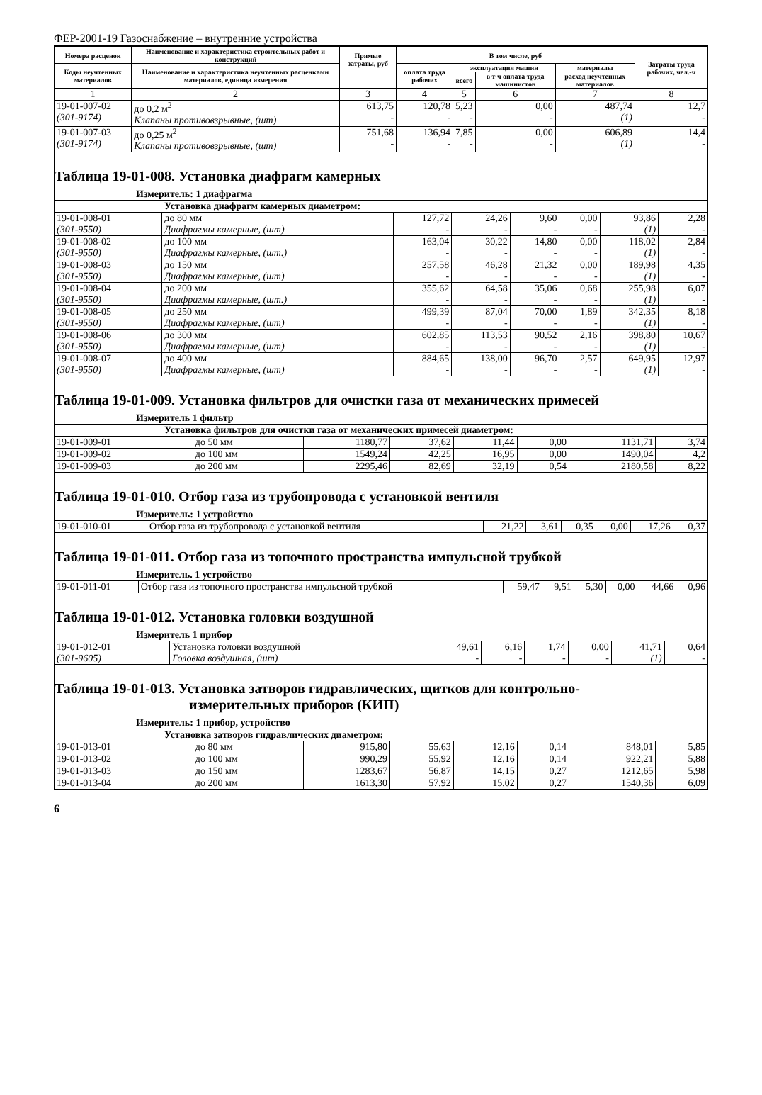ФЕР-2001-19 Газоснабжение – внутренние устройства
| Номера расценок | Наименование и характеристика строительных работ и конструкций | Прямые затраты, руб | В том числе, руб | | | | Затраты труда рабочих, чел.-ч |
| --- | --- | --- | --- | --- | --- | --- | --- |
| Коды неучтенных материалов | Наименование и характеристика неучтенных расценками материалов, единица измерения | | оплата труда рабочих | эксплуатация машин | | материалы | |
| | | | | всего | в т ч оплата труда машинистов | расход неучтенных материалов | |
| 1 | 2 | 3 | 4 | 5 | 6 | 7 | 8 |
| 19-01-007-02 (301-9174) | до 0,2 м<sup>2</sup> Клапаны противовзрывные, (шт) | 613,75 - | 120,78 - | 5,23 - | 0,00 - | 487,74 (1) | 12,7 - |
| 19-01-007-03 (301-9174) | до 0,25 м<sup>2</sup> Клапаны противовзрывные, (шт) | 751,68 - | 136,94 - | 7,85 - | 0,00 - | 606,89 (1) | 14,4 - |
Таблица 19-01-008. Установка диафрагм камерных
Измеритель: 1 диафрагма
| Установка диафрагм камерных диаметром: | | | | | | | |
| 19-01-008-01 (301-9550) | до 80 мм Диафрагмы камерные, (шт) | 127,72 - | 24,26 - | 9,60 - | 0,00 - | 93,86 (1) | 2,28 - |
| 19-01-008-02 (301-9550) | до 100 мм Диафрагмы камерные, (шт.) | 163,04 - | 30,22 - | 14,80 - | 0,00 - | 118,02 (1) | 2,84 - |
| 19-01-008-03 (301-9550) | до 150 мм Диафрагмы камерные, (шт) | 257,58 - | 46,28 - | 21,32 - | 0,00 - | 189,98 (1) | 4,35 - |
| 19-01-008-04 (301-9550) | до 200 мм Диафрагмы камерные, (шт.) | 355,62 - | 64,58 - | 35,06 - | 0,68 - | 255,98 (1) | 6,07 - |
| 19-01-008-05 (301-9550) | до 250 мм Диафрагмы камерные, (шт) | 499,39 - | 87,04 - | 70,00 - | 1,89 - | 342,35 (1) | 8,18 - |
| 19-01-008-06 (301-9550) | до 300 мм Диафрагмы камерные, (шт) | 602,85 - | 113,53 - | 90,52 - | 2,16 - | 398,80 (1) | 10,67 - |
| 19-01-008-07 (301-9550) | до 400 мм Диафрагмы камерные, (шт) | 884,65 - | 138,00 - | 96,70 - | 2,57 - | 649,95 (1) | 12,97 - |
Таблица 19-01-009. Установка фильтров для очистки газа от механических примесей
Измеритель 1 фильтр
| Установка фильтров для очистки газа от механических примесей диаметром: | | | | | | | |
| 19-01-009-01 | до 50 мм | 1180,77 | 37,62 | 11,44 | 0,00 | 1131,71 | 3,74 |
| 19-01-009-02 | до 100 мм | 1549,24 | 42,25 | 16,95 | 0,00 | 1490,04 | 4,2 |
| 19-01-009-03 | до 200 мм | 2295,46 | 82,69 | 32,19 | 0,54 | 2180,58 | 8,22 |
Таблица 19-01-010. Отбор газа из трубопровода с установкой вентиля
Измеритель: 1 устройство
| 19-01-010-01 | Отбор газа из трубопровода с установкой вентиля | 21,22 | 3,61 | 0,35 | 0,00 | 17,26 | 0,37 |
Таблица 19-01-011. Отбор газа из топочного пространства импульсной трубкой
Измеритель. 1 устройство
| 19-01-011-01 | Отбор газа из топочного пространства импульсной трубкой | 59,47 | 9,51 | 5,30 | 0,00 | 44,66 | 0,96 |
Таблица 19-01-012. Установка головки воздушной
Измеритель 1 прибор
| 19-01-012-01 (301-9605) | Установка головки воздушной Головка воздушная, (шт) | 49,61 - | 6,16 - | 1,74 - | 0,00 - | 41,71 (1) | 0,64 - |
Таблица 19-01-013. Установка затворов гидравлических, щитков для контрольно-
измерительных приборов (КИП)
Измеритель: 1 прибор, устройство
| Установка затворов гидравлических диаметром: | | | | | | | |
| 19-01-013-01 | до 80 мм | 915,80 | 55,63 | 12,16 | 0,14 | 848,01 | 5,85 |
| 19-01-013-02 | до 100 мм | 990,29 | 55,92 | 12,16 | 0,14 | 922,21 | 5,88 |
| 19-01-013-03 | до 150 мм | 1283,67 | 56,87 | 14,15 | 0,27 | 1212,65 | 5,98 |
| 19-01-013-04 | до 200 мм | 1613,30 | 57,92 | 15,02 | 0,27 | 1540,36 | 6,09 |
6